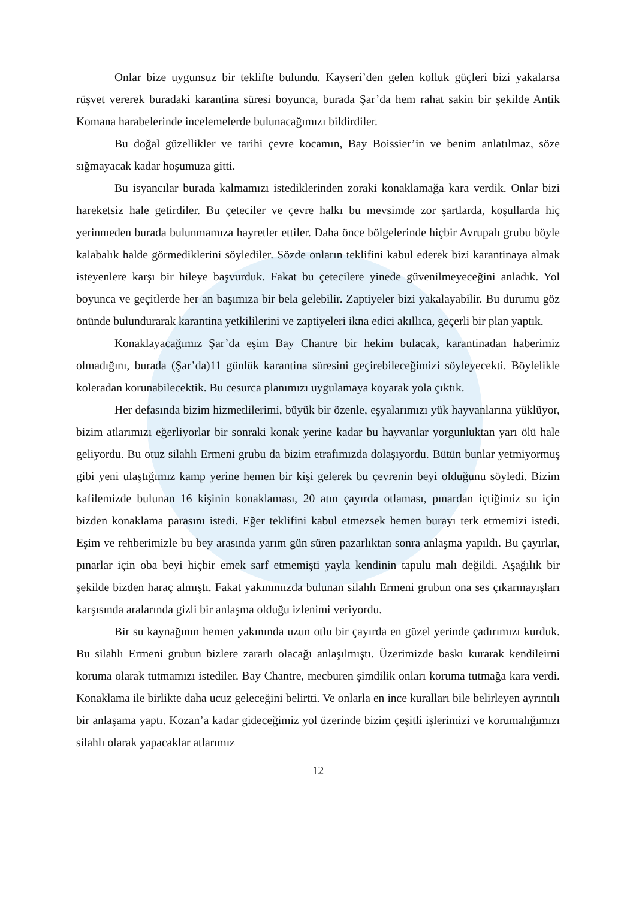Onlar bize uygunsuz bir teklifte bulundu. Kayseri’den gelen kolluk güçleri bizi yakalarsa rüşvet vererek buradaki karantina süresi boyunca, burada Şar’da hem rahat sakin bir şekilde Antik Komana harabelerinde incelemelerde bulunacağımızı bildirdiler.
Bu doğal güzellikler ve tarihi çevre kocamın, Bay Boissier’in ve benim anlatılmaz, söze sığmayacak kadar hoşumuza gitti.
Bu isyancılar burada kalmamızı istediklerinden zoraki konaklamağa kara verdik. Onlar bizi hareketsiz hale getirdiler. Bu çeteciler ve çevre halkı bu mevsimde zor şartlarda, koşullarda hiç yerinmeden burada bulunmamıza hayretler ettiler. Daha önce bölgelerinde hiçbir Avrupalı grubu böyle kalabalık halde görmediklerini söylediler. Sözde onların teklifini kabul ederek bizi karantinaya almak isteyenlere karşı bir hileye başvurduk. Fakat bu çetecilere yinede güvenilmeyeceğini anladık. Yol boyunca ve geçitlerde her an başımıza bir bela gelebilir. Zaptiyeler bizi yakalayabilir. Bu durumu göz önünde bulundurarak karantina yetkililerini ve zaptiyeleri ikna edici akıllıca, geçerli bir plan yaptık.
Konaklayacağımız Şar’da eşim Bay Chantre bir hekim bulacak, karantinadan haberimiz olmadığını, burada (Şar’da)11 günlük karantina süresini geçirebileceğimizi söyleyecekti. Böylelikle koleradan korunabilecektik. Bu cesurca planımızı uygulamaya koyarak yola çıktık.
Her defasında bizim hizmetlilerimi, büyük bir özenle, eşyalarımızı yük hayvanlarına yüklüyor, bizim atlarımızı eğerliyorlar bir sonraki konak yerine kadar bu hayvanlar yorgunluktan yarı ölü hale geliyordu. Bu otuz silahlı Ermeni grubu da bizim etrafımızda dolaşıyordu. Bütün bunlar yetmiyormuş gibi yeni ulaştığımız kamp yerine hemen bir kişi gelerek bu çevrenin beyi olduğunu söyledi. Bizim kafilemizde bulunan 16 kişinin konaklaması, 20 atın çayırda otlaması, pınardan içtiğimiz su için bizden konaklama parasını istedi. Eğer teklifini kabul etmezsek hemen burayı terk etmemizi istedi. Eşim ve rehberimizle bu bey arasında yarım gün süren pazarlıktan sonra anlaşma yapıldı. Bu çayırlar, pınarlar için oba beyi hiçbir emek sarf etmemişti yayla kendinin tapulu malı değildi. Aşağılık bir şekilde bizden haraç almıştı. Fakat yakınımızda bulunan silahlı Ermeni grubun ona ses çıkarmayışları karşısında aralarında gizli bir anlaşma olduğu izlenimi veriyordu.
Bir su kaynağının hemen yakınında uzun otlu bir çayırda en güzel yerinde çadırımızı kurduk. Bu silahlı Ermeni grubun bizlere zararlı olacağı anlaşılmıştı. Üzerimizde baskı kurarak kendileirni koruma olarak tutmamızı istediler. Bay Chantre, mecburen şimdilik onları koruma tutmağa kara verdi. Konaklama ile birlikte daha ucuz geleceğini belirtti. Ve onlarla en ince kuralları bile belirleyen ayrıntılı bir anlaşama yaptı. Kozan’a kadar gideceğimiz yol üzerinde bizim çeşitli işlerimizi ve korumalığımızı silahlı olarak yapacaklar atlarımız
12